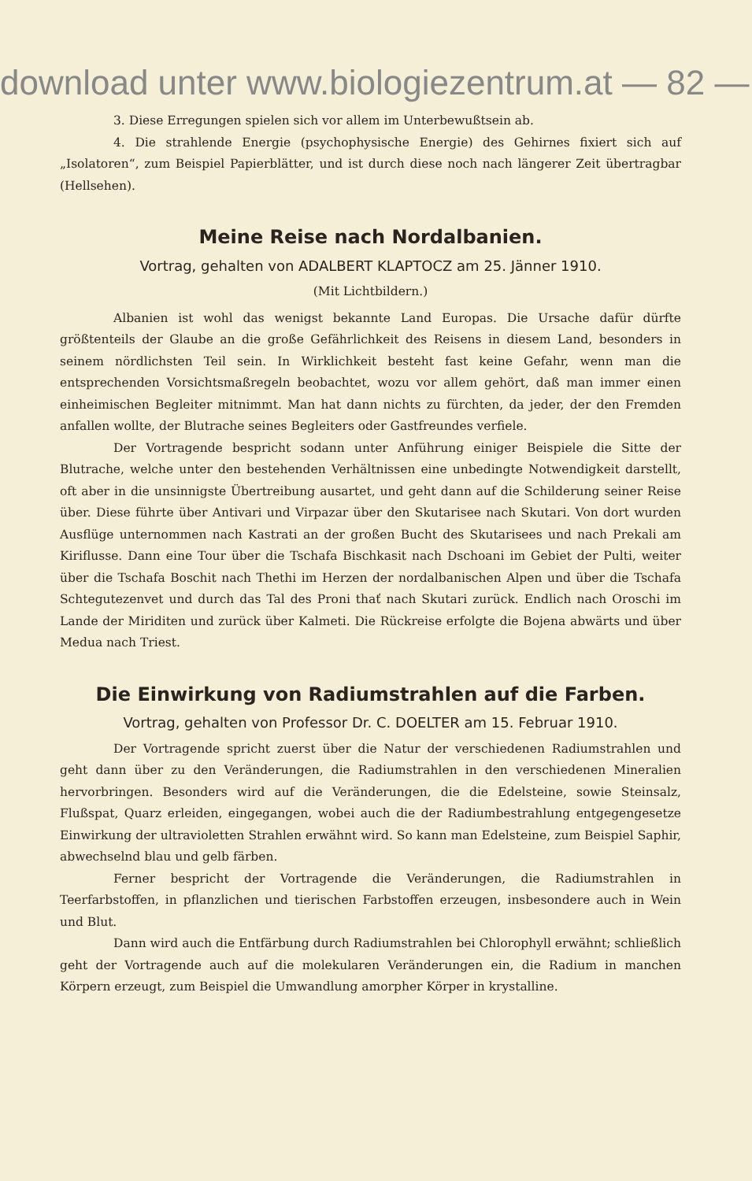download unter www.biologiezentrum.at — 82 —
3. Diese Erregungen spielen sich vor allem im Unterbewußtsein ab.
4. Die strahlende Energie (psychophysische Energie) des Gehirnes fixiert sich auf „Isolatoren“, zum Beispiel Papierblätter, und ist durch diese noch nach längerer Zeit übertragbar (Hellsehen).
Meine Reise nach Nordalbanien.
Vortrag, gehalten von ADALBERT KLAPTOCZ am 25. Jänner 1910.
(Mit Lichtbildern.)
Albanien ist wohl das wenigst bekannte Land Europas. Die Ursache dafür dürfte größtenteils der Glaube an die große Gefährlichkeit des Reisens in diesem Land, besonders in seinem nördlichsten Teil sein. In Wirklichkeit besteht fast keine Gefahr, wenn man die entsprechenden Vorsichtsmaßregeln beobachtet, wozu vor allem gehört, daß man immer einen einheimischen Begleiter mitnimmt. Man hat dann nichts zu fürchten, da jeder, der den Fremden anfallen wollte, der Blutrache seines Begleiters oder Gastfreundes verfiele.
Der Vortragende bespricht sodann unter Anführung einiger Beispiele die Sitte der Blutrache, welche unter den bestehenden Verhältnissen eine unbedingte Notwendigkeit darstellt, oft aber in die unsinnigste Übertreibung ausartet, und geht dann auf die Schilderung seiner Reise über. Diese führte über Antivari und Virpazar über den Skutarisee nach Skutari. Von dort wurden Ausflüge unternommen nach Kastrati an der großen Bucht des Skutarisees und nach Prekali am Kiriflusse. Dann eine Tour über die Tschafa Bischkasit nach Dschoani im Gebiet der Pulti, weiter über die Tschafa Boschit nach Thethi im Herzen der nordalbanischen Alpen und über die Tschafa Schtegutezenvet und durch das Tal des Proni thať nach Skutari zurück. Endlich nach Oroschi im Lande der Miriditen und zurück über Kalmeti. Die Rückreise erfolgte die Bojena abwärts und über Medua nach Triest.
Die Einwirkung von Radiumstrahlen auf die Farben.
Vortrag, gehalten von Professor Dr. C. DOELTER am 15. Februar 1910.
Der Vortragende spricht zuerst über die Natur der verschiedenen Radiumstrahlen und geht dann über zu den Veränderungen, die Radiumstrahlen in den verschiedenen Mineralien hervorbringen. Besonders wird auf die Veränderungen, die die Edelsteine, sowie Steinsalz, Flußspat, Quarz erleiden, eingegangen, wobei auch die der Radiumbestrahlung entgegengesetze Einwirkung der ultravioletten Strahlen erwähnt wird. So kann man Edelsteine, zum Beispiel Saphir, abwechselnd blau und gelb färben.
Ferner bespricht der Vortragende die Veränderungen, die Radiumstrahlen in Teerfarbstoffen, in pflanzlichen und tierischen Farbstoffen erzeugen, insbesondere auch in Wein und Blut.
Dann wird auch die Entfärbung durch Radiumstrahlen bei Chlorophyll erwähnt; schließlich geht der Vortragende auch auf die molekularen Veränderungen ein, die Radium in manchen Körpern erzeugt, zum Beispiel die Umwandlung amorpher Körper in krystalline.